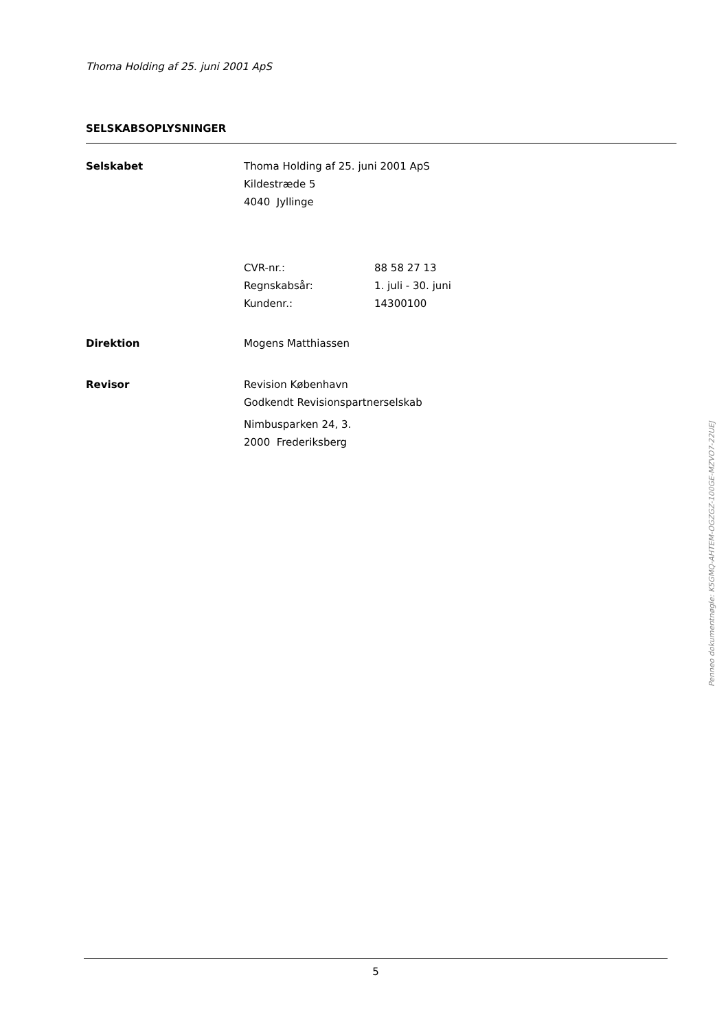Thoma Holding af 25. juni 2001 ApS
SELSKABSOPLYSNINGER
Selskabet Thoma Holding af 25. juni 2001 ApS
Kildestræde 5
4040 Jyllinge
CVR-nr.:
Regnskabsår:
Kundenr.:
88 58 27 13
1. juli - 30. juni
14300100
Direktion Mogens Matthiassen
Revisor Revision København
Godkendt Revisionspartnerselskab
Nimbusparken 24, 3.
2000 Frederiksberg
Penneo dokumentnøgle: K5GMQ-AHTEM-OGZGZ-100GE-MZVO7-22UEJ
5